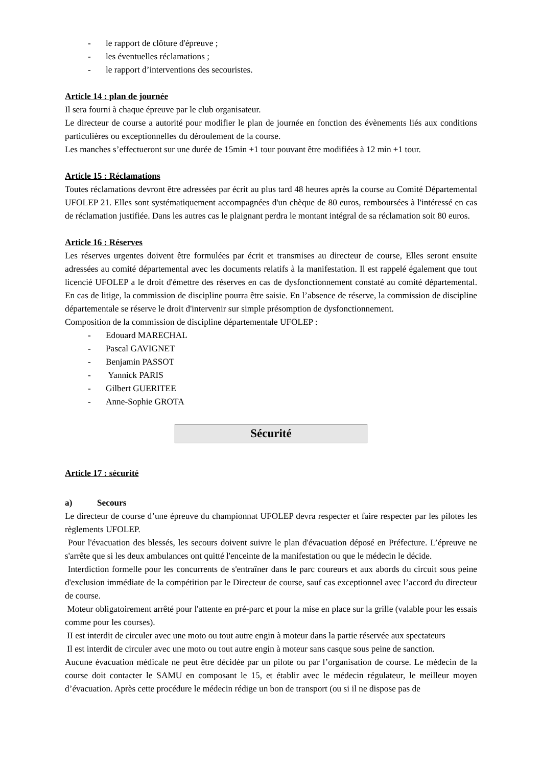- le rapport de clôture d'épreuve ;
- les éventuelles réclamations ;
- le rapport d’interventions des secouristes.
Article 14 : plan de journée
Il sera fourni à chaque épreuve par le club organisateur.
Le directeur de course a autorité pour modifier le plan de journée en fonction des évènements liés aux conditions particulières ou exceptionnelles du déroulement de la course.
Les manches s’effectueront sur une durée de 15min +1 tour pouvant être modifiées à 12 min +1 tour.
Article 15 : Réclamations
Toutes réclamations devront être adressées par écrit au plus tard 48 heures après la course au Comité Départemental UFOLEP 21. Elles sont systématiquement accompagnées d'un chèque de 80 euros, remboursées à l'intéressé en cas de réclamation justifiée. Dans les autres cas le plaignant perdra le montant intégral de sa réclamation soit 80 euros.
Article 16 : Réserves
Les réserves urgentes doivent être formulées par écrit et transmises au directeur de course, Elles seront ensuite adressées au comité départemental avec les documents relatifs à la manifestation. Il est rappelé également que tout licencié UFOLEP a le droit d'émettre des réserves en cas de dysfonctionnement constaté au comité départemental. En cas de litige, la commission de discipline pourra être saisie. En l’absence de réserve, la commission de discipline départementale se réserve le droit d'intervenir sur simple présomption de dysfonctionnement.
Composition de la commission de discipline départementale UFOLEP :
- Edouard MARECHAL
- Pascal GAVIGNET
- Benjamin PASSOT
- Yannick PARIS
- Gilbert GUERITEE
- Anne-Sophie GROTA
Sécurité
Article 17 : sécurité
a) Secours
Le directeur de course d’une épreuve du championnat UFOLEP devra respecter et faire respecter par les pilotes les règlements UFOLEP.
Pour l'évacuation des blessés, les secours doivent suivre le plan d'évacuation déposé en Préfecture. L’épreuve ne s'arrête que si les deux ambulances ont quitté l'enceinte de la manifestation ou que le médecin le décide.
Interdiction formelle pour les concurrents de s'entraîner dans le parc coureurs et aux abords du circuit sous peine d'exclusion immédiate de la compétition par le Directeur de course, sauf cas exceptionnel avec l’accord du directeur de course.
Moteur obligatoirement arrêté pour l'attente en pré-parc et pour la mise en place sur la grille (valable pour les essais comme pour les courses).
II est interdit de circuler avec une moto ou tout autre engin à moteur dans la partie réservée aux spectateurs
Il est interdit de circuler avec une moto ou tout autre engin à moteur sans casque sous peine de sanction.
Aucune évacuation médicale ne peut être décidée par un pilote ou par l’organisation de course. Le médecin de la course doit contacter le SAMU en composant le 15, et établir avec le médecin régulateur, le meilleur moyen d’évacuation. Après cette procédure le médecin rédige un bon de transport (ou si il ne dispose pas de